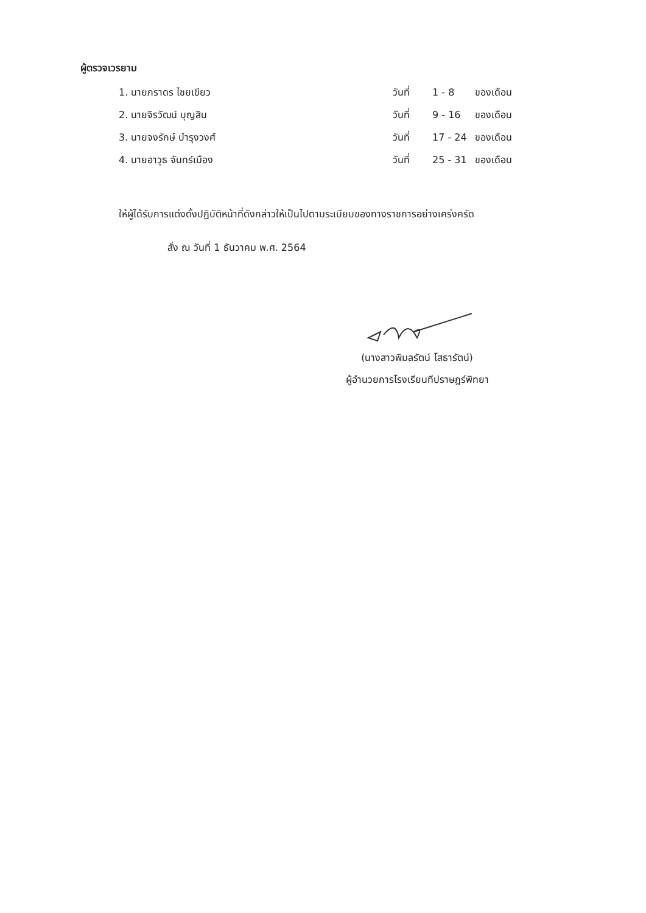ผู้ตรวจเวรยาม
| 1. นายภราดร ไชยเขียว | วันที่ | 1 - 8 | ของเดือน |
| 2. นายจิรวัฒน์ บุญสิน | วันที่ | 9 - 16 | ของเดือน |
| 3. นายจงรักษ์ บำรุงวงศ์ | วันที่ | 17 - 24 | ของเดือน |
| 4. นายอาวุธ จันทร์เมือง | วันที่ | 25 - 31 | ของเดือน |
ให้ผู้ได้รับการแต่งตั้งปฏิบัติหน้าที่ดังกล่าวให้เป็นไปตามระเบียบของทางราชการอย่างเคร่งครัด
สั่ง ณ วันที่ 1 ธันวาคม พ.ศ. 2564
(นางสาวพิมลรัตน์ โสธารัตน์)
ผู้อำนวยการโรงเรียนทีปราษฎร์พิทยา